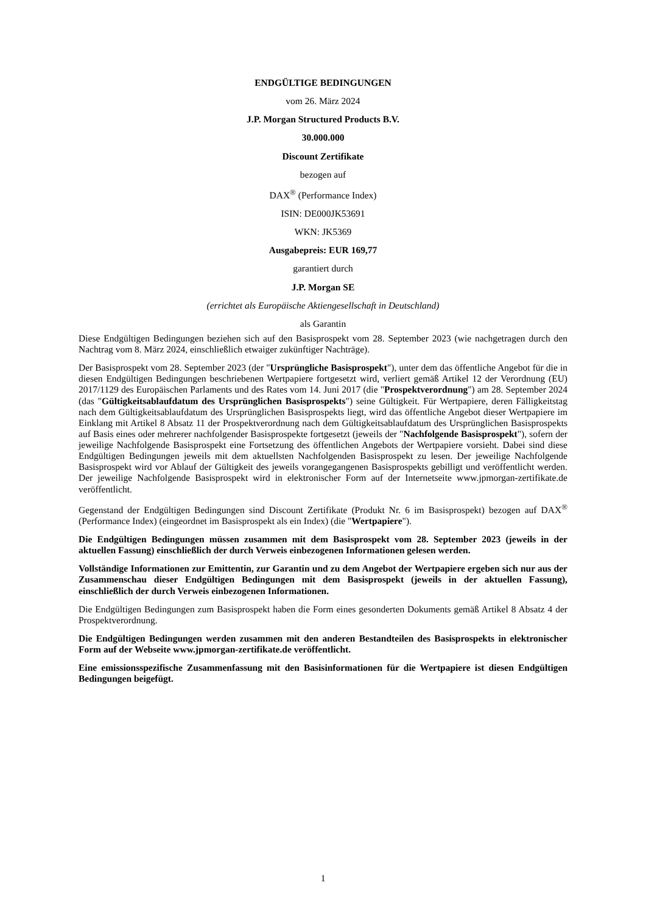ENDGÜLTIGE BEDINGUNGEN
vom 26. März 2024
J.P. Morgan Structured Products B.V.
30.000.000
Discount Zertifikate
bezogen auf
DAX<sup>®</sup> (Performance Index)
ISIN: DE000JK53691
WKN: JK5369
Ausgabepreis: EUR 169,77
garantiert durch
J.P. Morgan SE
(errichtet als Europäische Aktiengesellschaft in Deutschland)
als Garantin
Diese Endgültigen Bedingungen beziehen sich auf den Basisprospekt vom 28. September 2023 (wie nachgetragen durch den Nachtrag vom 8. März 2024, einschließlich etwaiger zukünftiger Nachträge).
Der Basisprospekt vom 28. September 2023 (der "Ursprüngliche Basisprospekt"), unter dem das öffentliche Angebot für die in diesen Endgültigen Bedingungen beschriebenen Wertpapiere fortgesetzt wird, verliert gemäß Artikel 12 der Verordnung (EU) 2017/1129 des Europäischen Parlaments und des Rates vom 14. Juni 2017 (die "Prospektverordnung") am 28. September 2024 (das "Gültigkeitsablaufdatum des Ursprünglichen Basisprospekts") seine Gültigkeit. Für Wertpapiere, deren Fälligkeitstag nach dem Gültigkeitsablaufdatum des Ursprünglichen Basisprospekts liegt, wird das öffentliche Angebot dieser Wertpapiere im Einklang mit Artikel 8 Absatz 11 der Prospektverordnung nach dem Gültigkeitsablaufdatum des Ursprünglichen Basisprospekts auf Basis eines oder mehrerer nachfolgender Basisprospekte fortgesetzt (jeweils der "Nachfolgende Basisprospekt"), sofern der jeweilige Nachfolgende Basisprospekt eine Fortsetzung des öffentlichen Angebots der Wertpapiere vorsieht. Dabei sind diese Endgültigen Bedingungen jeweils mit dem aktuellsten Nachfolgenden Basisprospekt zu lesen. Der jeweilige Nachfolgende Basisprospekt wird vor Ablauf der Gültigkeit des jeweils vorangegangenen Basisprospekts gebilligt und veröffentlicht werden. Der jeweilige Nachfolgende Basisprospekt wird in elektronischer Form auf der Internetseite www.jpmorgan-zertifikate.de veröffentlicht.
Gegenstand der Endgültigen Bedingungen sind Discount Zertifikate (Produkt Nr. 6 im Basisprospekt) bezogen auf DAX<sup>®</sup> (Performance Index) (eingeordnet im Basisprospekt als ein Index) (die "Wertpapiere").
Die Endgültigen Bedingungen müssen zusammen mit dem Basisprospekt vom 28. September 2023 (jeweils in der aktuellen Fassung) einschließlich der durch Verweis einbezogenen Informationen gelesen werden.
Vollständige Informationen zur Emittentin, zur Garantin und zu dem Angebot der Wertpapiere ergeben sich nur aus der Zusammenschau dieser Endgültigen Bedingungen mit dem Basisprospekt (jeweils in der aktuellen Fassung), einschließlich der durch Verweis einbezogenen Informationen.
Die Endgültigen Bedingungen zum Basisprospekt haben die Form eines gesonderten Dokuments gemäß Artikel 8 Absatz 4 der Prospektverordnung.
Die Endgültigen Bedingungen werden zusammen mit den anderen Bestandteilen des Basisprospekts in elektronischer Form auf der Webseite www.jpmorgan-zertifikate.de veröffentlicht.
Eine emissionsspezifische Zusammenfassung mit den Basisinformationen für die Wertpapiere ist diesen Endgültigen Bedingungen beigefügt.
1